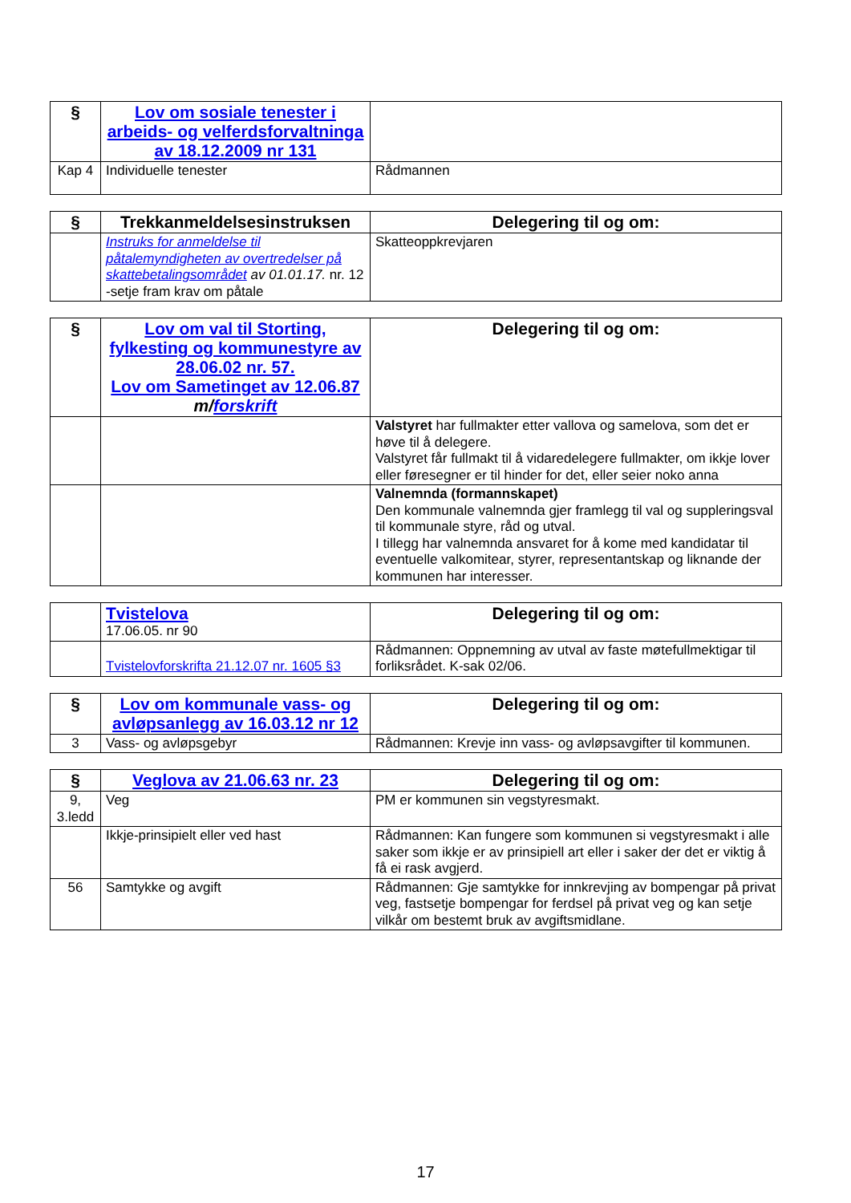| § | Lov om sosiale tenester i arbeids- og velferdsforvaltninga av 18.12.2009 nr 131 | |
| Kap 4 | Individuelle tenester | Rådmannen |
| § | Trekkanmeldelsesinstruksen | Delegering til og om: |
| | Instruks for anmeldelse til påtalemyndigheten av overtredelser på skattebetalingsområdet av 01.01.17. nr. 12 -setje fram krav om påtale | Skatteoppkrevjaren |
| § | Lov om val til Storting, fylkesting og kommunestyre av 28.06.02 nr. 57. Lov om Sametinget av 12.06.87 m/ forskrift | Delegering til og om: |
| | | Valstyret har fullmakter etter vallova og samelova, som det er høve til å delegere. Valstyret får fullmakt til å vidaredelegere fullmakter, om ikkje lover eller føresegner er til hinder for det, eller seier noko anna |
| | | Valnemnda (formannskapet) Den kommunale valnemnda gjer framlegg til val og suppleringsval til kommunale styre, råd og utval. I tillegg har valnemnda ansvaret for å kome med kandidatar til eventuelle valkomitear, styrer, representantskap og liknande der kommunen har interesser. |
| | Tvistelova 17.06.05. nr 90 | Delegering til og om: |
| | Tvistelovforskrifta 21.12.07 nr. 1605 §3 | Rådmannen: Oppnemning av utval av faste møtefullmektigar til forliksrådet. K-sak 02/06. |
| § | Lov om kommunale vass- og avløpsanlegg av 16.03.12 nr 12 | Delegering til og om: |
| 3 | Vass- og avløpsgebyr | Rådmannen: Krevje inn vass- og avløpsavgifter til kommunen. |
| § | Veglova av 21.06.63 nr. 23 | Delegering til og om: |
| 9, 3.ledd | Veg | PM er kommunen sin vegstyresmakt. |
| | Ikkje-prinsipielt eller ved hast | Rådmannen: Kan fungere som kommunen si vegstyresmakt i alle saker som ikkje er av prinsipiell art eller i saker der det er viktig å få ei rask avgjerd. |
| 56 | Samtykke og avgift | Rådmannen: Gje samtykke for innkrevjing av bompengar på privat veg, fastsetje bompengar for ferdsel på privat veg og kan setje vilkår om bestemt bruk av avgiftsmidlane. |
17